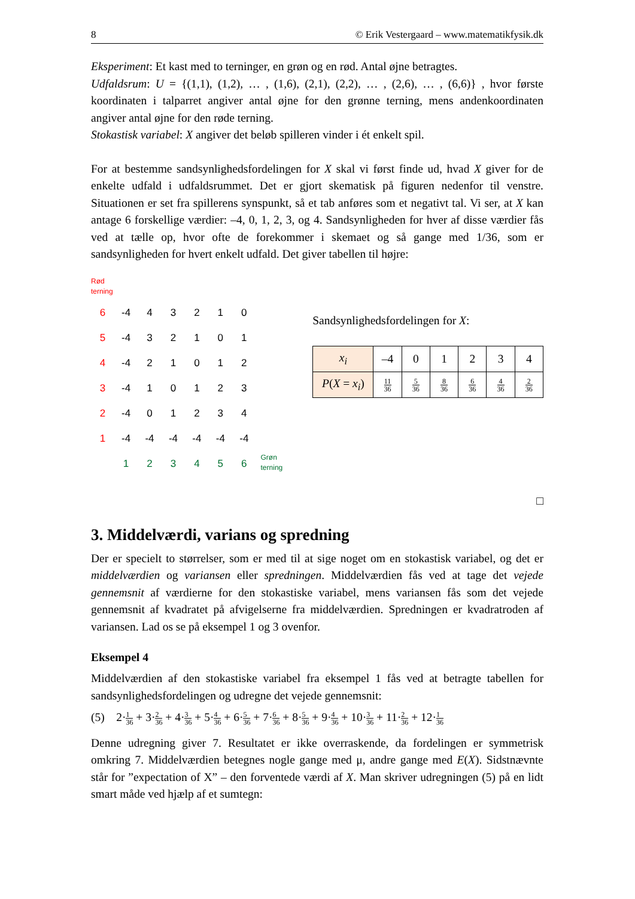8 © Erik Vestergaard – www.matematikfysik.dk
Eksperiment: Et kast med to terninger, en grøn og en rød. Antal øjne betragtes.
Udfaldsrum: U = {(1,1), (1,2), … , (1,6), (2,1), (2,2), … , (2,6), … , (6,6)} , hvor første koordinaten i talparret angiver antal øjne for den grønne terning, mens andenkoordinaten angiver antal øjne for den røde terning.
Stokastisk variabel: X angiver det beløb spilleren vinder i ét enkelt spil.
For at bestemme sandsynlighedsfordelingen for X skal vi først finde ud, hvad X giver for de enkelte udfald i udfaldsrummet. Det er gjort skematisk på figuren nedenfor til venstre. Situationen er set fra spillerens synspunkt, så et tab anføres som et negativt tal. Vi ser, at X kan antage 6 forskellige værdier: –4, 0, 1, 2, 3, og 4. Sandsynligheden for hver af disse værdier fås ved at tælle op, hvor ofte de forekommer i skemaet og så gange med 1/36, som er sandsynligheden for hvert enkelt udfald. Det giver tabellen til højre:
Rød
terning
| 6 | -4 | 4 | 3 | 2 | 1 | 0 |
| 5 | -4 | 3 | 2 | 1 | 0 | 1 |
| 4 | -4 | 2 | 1 | 0 | 1 | 2 |
| 3 | -4 | 1 | 0 | 1 | 2 | 3 |
| 2 | -4 | 0 | 1 | 2 | 3 | 4 |
| 1 | -4 | -4 | -4 | -4 | -4 | -4 |
| | 1 | 2 | 3 | 4 | 5 | 6 |
Grøn
terning
Sandsynlighedsfordelingen for X:
| x<sub>i</sub> | –4 | 0 | 1 | 2 | 3 | 4 |
| P ( X = x<sub>i</sub> ) | 11 36 | 5 36 | 8 36 | 6 36 | 4 36 | 2 36 |
□
3. Middelværdi, varians og spredning
Der er specielt to størrelser, som er med til at sige noget om en stokastisk variabel, og det er middelværdien og variansen eller spredningen. Middelværdien fås ved at tage det vejede gennemsnit af værdierne for den stokastiske variabel, mens variansen fås som det vejede gennemsnit af kvadratet på afvigelserne fra middelværdien. Spredningen er kvadratroden af variansen. Lad os se på eksempel 1 og 3 ovenfor.
Eksempel 4
Middelværdien af den stokastiske variabel fra eksempel 1 fås ved at betragte tabellen for sandsynlighedsfordelingen og udregne det vejede gennemsnit:
(5) 2·1 36 + 3·2 36 + 4·3 36 + 5·4 36 + 6·5 36 + 7·6 36 + 8·5 36 + 9·4 36 + 10·3 36 + 11·2 36 + 12·1 36
Denne udregning giver 7. Resultatet er ikke overraskende, da fordelingen er symmetrisk omkring 7. Middelværdien betegnes nogle gange med μ, andre gange med E(X). Sidstnævnte står for ”expectation of X” – den forventede værdi af X. Man skriver udregningen (5) på en lidt smart måde ved hjælp af et sumtegn: